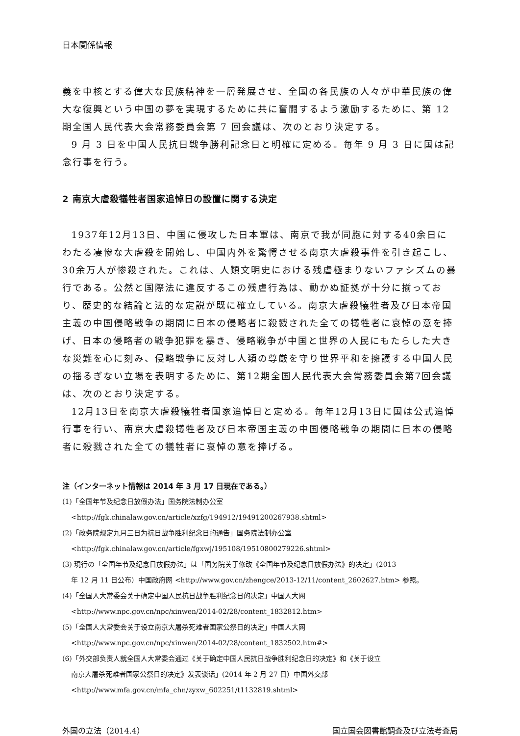日本関係情報
義を中核とする偉大な民族精神を一層発展させ、全国の各民族の人々が中華民族の偉大な復興という中国の夢を実現するために共に奮闘するよう激励するために、第 12 期全国人民代表大会常務委員会第 7 回会議は、次のとおり決定する。
9 月 3 日を中国人民抗日戦争勝利記念日と明確に定める。毎年 9 月 3 日に国は記念行事を行う。
2 南京大虐殺犠牲者国家追悼日の設置に関する決定
1937年12月13日、中国に侵攻した日本軍は、南京で我が同胞に対する40余日にわたる凄惨な大虐殺を開始し、中国内外を驚愕させる南京大虐殺事件を引き起こし、30余万人が惨殺された。これは、人類文明史における残虐極まりないファシズムの暴行である。公然と国際法に違反するこの残虐行為は、動かぬ証拠が十分に揃っており、歴史的な結論と法的な定説が既に確立している。南京大虐殺犠牲者及び日本帝国主義の中国侵略戦争の期間に日本の侵略者に殺戮された全ての犠牲者に哀悼の意を捧げ、日本の侵略者の戦争犯罪を暴き、侵略戦争が中国と世界の人民にもたらした大きな災難を心に刻み、侵略戦争に反対し人類の尊厳を守り世界平和を擁護する中国人民の揺るぎない立場を表明するために、第12期全国人民代表大会常務委員会第7回会議は、次のとおり決定する。
12月13日を南京大虐殺犠牲者国家追悼日と定める。毎年12月13日に国は公式追悼行事を行い、南京大虐殺犠牲者及び日本帝国主義の中国侵略戦争の期間に日本の侵略者に殺戮された全ての犠牲者に哀悼の意を捧げる。
注（インターネット情報は 2014 年 3 月 17 日現在である。）
(1)「全国年节及纪念日放假办法」国务院法制办公室
<http://fgk.chinalaw.gov.cn/article/xzfg/194912/19491200267938.shtml>
(2)「政务院规定九月三日为抗日战争胜利纪念日的通告」国务院法制办公室
<http://fgk.chinalaw.gov.cn/article/fgxwj/195108/19510800279226.shtml>
(3) 現行の「全国年节及纪念日放假办法」は「国务院关于修改《全国年节及纪念日放假办法》的决定」(2013
年 12 月 11 日公布）中国政府网 <http://www.gov.cn/zhengce/2013-12/11/content_2602627.htm> 参照。
(4)「全国人大常委会关于确定中国人民抗日战争胜利纪念日的决定」中国人大网
<http://www.npc.gov.cn/npc/xinwen/2014-02/28/content_1832812.htm>
(5)「全国人大常委会关于设立南京大屠杀死难者国家公祭日的决定」中国人大网
<http://www.npc.gov.cn/npc/xinwen/2014-02/28/content_1832502.htm#>
(6)「外交部负责人就全国人大常委会通过《关于确定中国人民抗日战争胜利纪念日的决定》和《关于设立
南京大屠杀死难者国家公祭日的决定》发表谈话」(2014 年 2 月 27 日）中国外交部
<http://www.mfa.gov.cn/mfa_chn/zyxw_602251/t1132819.shtml>
外国の立法（2014.4） 国立国会図書館調査及び立法考査局